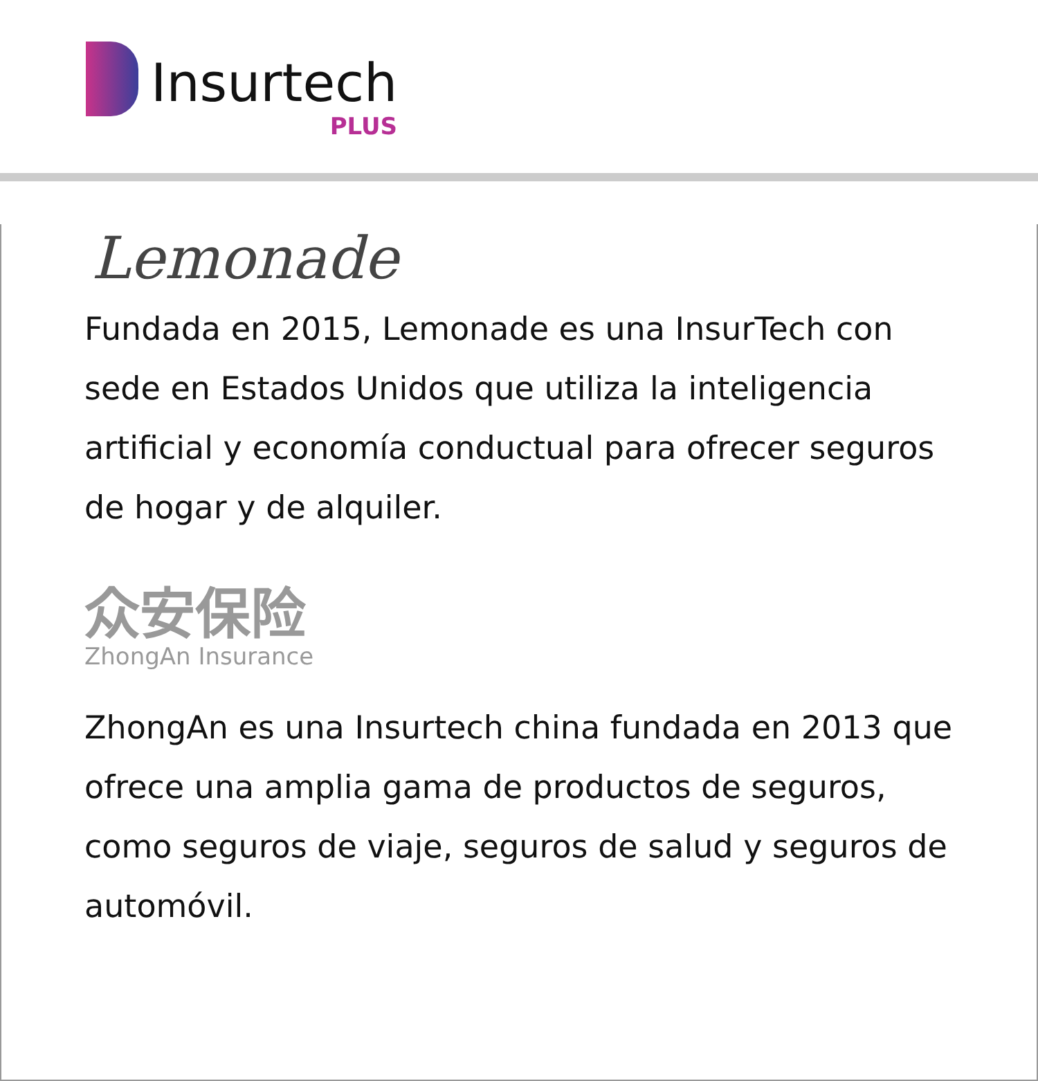Insurtech
PLUS
Lemonade
Fundada en 2015, Lemonade es una InsurTech con sede en Estados Unidos que utiliza la inteligencia artificial y economía conductual para ofrecer seguros de hogar y de alquiler.
众安保险
ZhongAn Insurance
ZhongAn es una Insurtech china fundada en 2013 que ofrece una amplia gama de productos de seguros, como seguros de viaje, seguros de salud y seguros de automóvil.